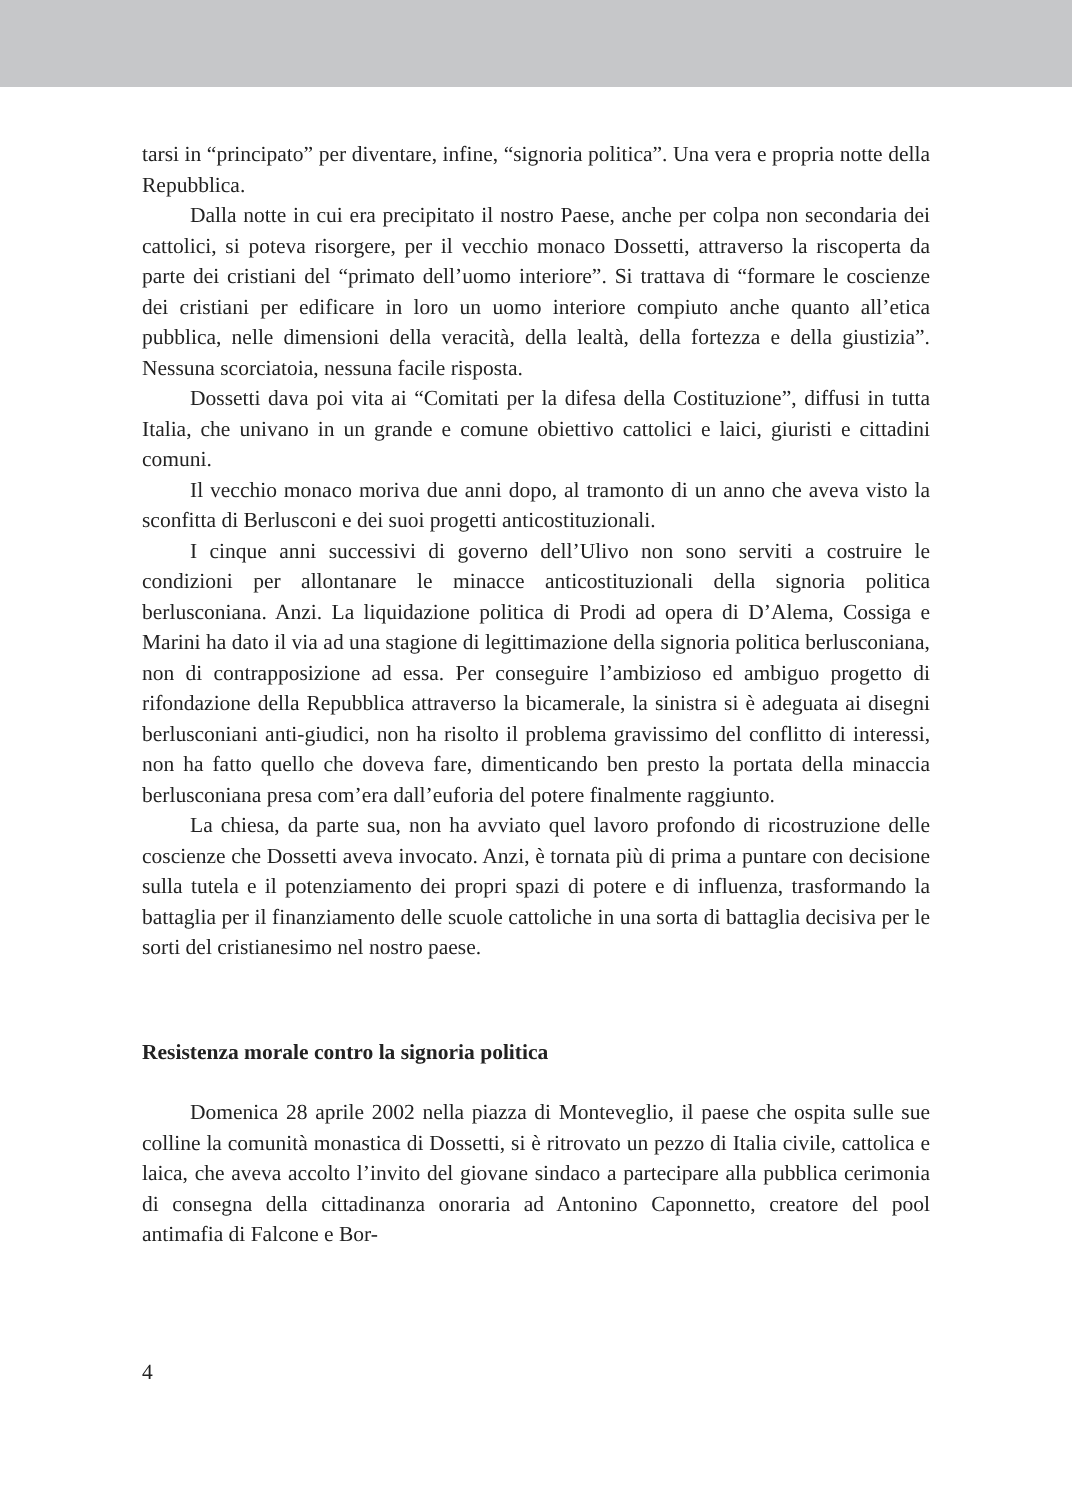tarsi in “principato” per diventare, infine, “signoria politica”. Una vera e propria notte della Repubblica.
Dalla notte in cui era precipitato il nostro Paese, anche per colpa non secondaria dei cattolici, si poteva risorgere, per il vecchio monaco Dossetti, attraverso la riscoperta da parte dei cristiani del “primato dell’uomo interiore”. Si trattava di “formare le coscienze dei cristiani per edificare in loro un uomo interiore compiuto anche quanto all’etica pubblica, nelle dimensioni della veracità, della lealtà, della fortezza e della giustizia”. Nessuna scorciatoia, nessuna facile risposta.
Dossetti dava poi vita ai “Comitati per la difesa della Costituzione”, diffusi in tutta Italia, che univano in un grande e comune obiettivo cattolici e laici, giuristi e cittadini comuni.
Il vecchio monaco moriva due anni dopo, al tramonto di un anno che aveva visto la sconfitta di Berlusconi e dei suoi progetti anticostituzionali.
I cinque anni successivi di governo dell’Ulivo non sono serviti a costruire le condizioni per allontanare le minacce anticostituzionali della signoria politica berlusconiana. Anzi. La liquidazione politica di Prodi ad opera di D’Alema, Cossiga e Marini ha dato il via ad una stagione di legittimazione della signoria politica berlusconiana, non di contrapposizione ad essa. Per conseguire l’ambizioso ed ambiguo progetto di rifondazione della Repubblica attraverso la bicamerale, la sinistra si è adeguata ai disegni berlusconiani anti-giudici, non ha risolto il problema gravissimo del conflitto di interessi, non ha fatto quello che doveva fare, dimenticando ben presto la portata della minaccia berlusconiana presa com’era dall’euforia del potere finalmente raggiunto.
La chiesa, da parte sua, non ha avviato quel lavoro profondo di ricostruzione delle coscienze che Dossetti aveva invocato. Anzi, è tornata più di prima a puntare con decisione sulla tutela e il potenziamento dei propri spazi di potere e di influenza, trasformando la battaglia per il finanziamento delle scuole cattoliche in una sorta di battaglia decisiva per le sorti del cristianesimo nel nostro paese.
Resistenza morale contro la signoria politica
Domenica 28 aprile 2002 nella piazza di Monteveglio, il paese che ospita sulle sue colline la comunità monastica di Dossetti, si è ritrovato un pezzo di Italia civile, cattolica e laica, che aveva accolto l’invito del giovane sindaco a partecipare alla pubblica cerimonia di consegna della cittadinanza onoraria ad Antonino Caponnetto, creatore del pool antimafia di Falcone e Bor-
4